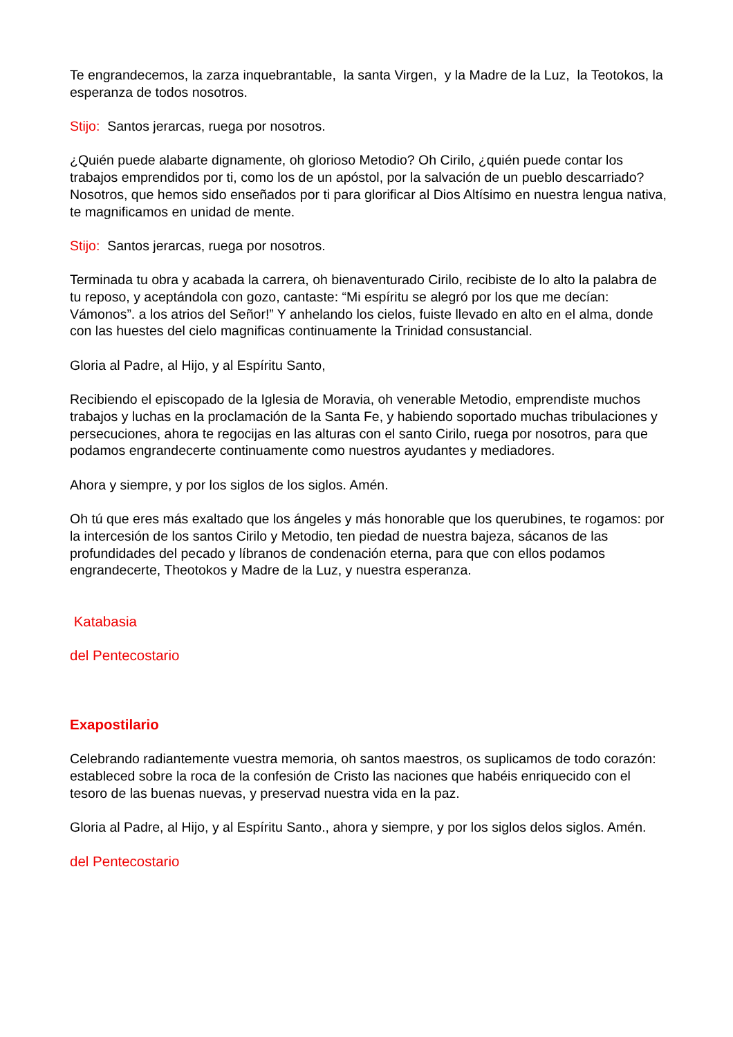Te engrandecemos, la zarza inquebrantable, la santa Virgen, y la Madre de la Luz, la Teotokos, la esperanza de todos nosotros.
Stijo: Santos jerarcas, ruega por nosotros.
¿Quién puede alabarte dignamente, oh glorioso Metodio? Oh Cirilo, ¿quién puede contar los trabajos emprendidos por ti, como los de un apóstol, por la salvación de un pueblo descarriado? Nosotros, que hemos sido enseñados por ti para glorificar al Dios Altísimo en nuestra lengua nativa, te magnificamos en unidad de mente.
Stijo: Santos jerarcas, ruega por nosotros.
Terminada tu obra y acabada la carrera, oh bienaventurado Cirilo, recibiste de lo alto la palabra de tu reposo, y aceptándola con gozo, cantaste: “Mi espíritu se alegró por los que me decían: Vámonos”. a los atrios del Señor!” Y anhelando los cielos, fuiste llevado en alto en el alma, donde con las huestes del cielo magnificas continuamente la Trinidad consustancial.
Gloria al Padre, al Hijo, y al Espíritu Santo,
Recibiendo el episcopado de la Iglesia de Moravia, oh venerable Metodio, emprendiste muchos trabajos y luchas en la proclamación de la Santa Fe, y habiendo soportado muchas tribulaciones y persecuciones, ahora te regocijas en las alturas con el santo Cirilo, ruega por nosotros, para que podamos engrandecerte continuamente como nuestros ayudantes y mediadores.
Ahora y siempre, y por los siglos de los siglos. Amén.
Oh tú que eres más exaltado que los ángeles y más honorable que los querubines, te rogamos: por la intercesión de los santos Cirilo y Metodio, ten piedad de nuestra bajeza, sácanos de las profundidades del pecado y líbranos de condenación eterna, para que con ellos podamos engrandecerte, Theotokos y Madre de la Luz, y nuestra esperanza.
Katabasia
del Pentecostario
Exapostilario
Celebrando radiantemente vuestra memoria, oh santos maestros, os suplicamos de todo corazón: estableced sobre la roca de la confesión de Cristo las naciones que habéis enriquecido con el tesoro de las buenas nuevas, y preservad nuestra vida en la paz.
Gloria al Padre, al Hijo, y al Espíritu Santo., ahora y siempre, y por los siglos delos siglos. Amén.
del Pentecostario